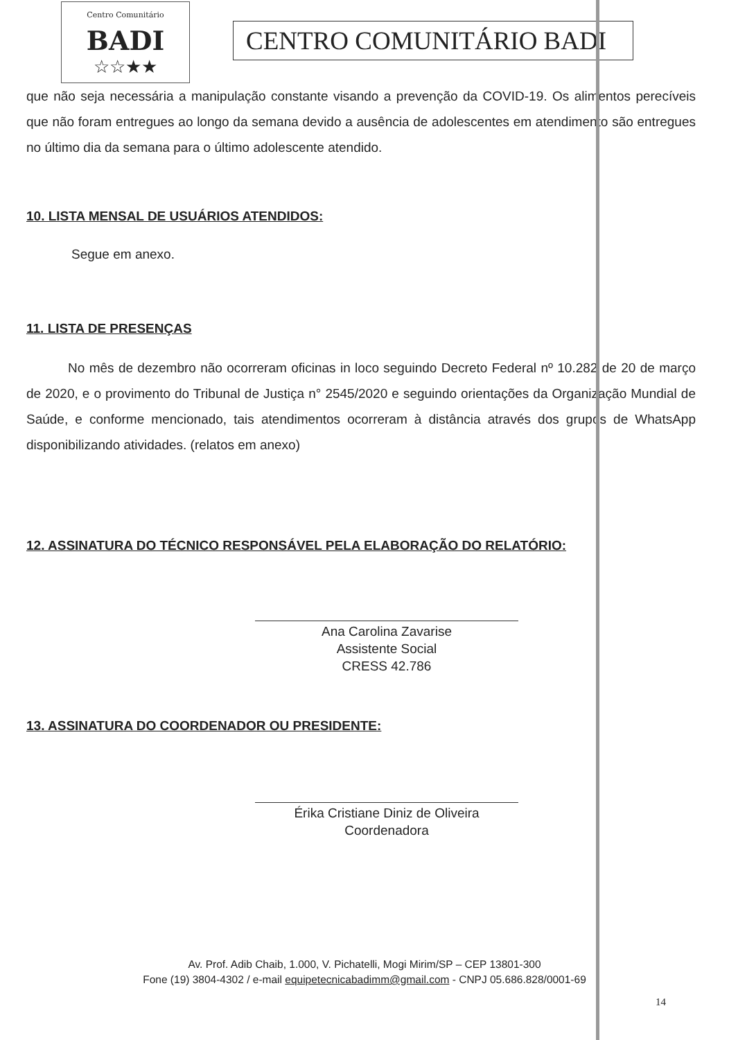Centro Comunitário
BADI
☆☆★★
CENTRO COMUNITÁRIO BADI
que não seja necessária a manipulação constante visando a prevenção da COVID-19. Os alimentos perecíveis que não foram entregues ao longo da semana devido a ausência de adolescentes em atendimento são entregues no último dia da semana para o último adolescente atendido.
10. LISTA MENSAL DE USUÁRIOS ATENDIDOS:
Segue em anexo.
11. LISTA DE PRESENÇAS
No mês de dezembro não ocorreram oficinas in loco seguindo Decreto Federal nº 10.282 de 20 de março de 2020, e o provimento do Tribunal de Justiça n° 2545/2020 e seguindo orientações da Organização Mundial de Saúde, e conforme mencionado, tais atendimentos ocorreram à distância através dos grupos de WhatsApp disponibilizando atividades. (relatos em anexo)
12. ASSINATURA DO TÉCNICO RESPONSÁVEL PELA ELABORAÇÃO DO RELATÓRIO:
Ana Carolina Zavarise
Assistente Social
CRESS 42.786
13. ASSINATURA DO COORDENADOR OU PRESIDENTE:
Érika Cristiane Diniz de Oliveira
Coordenadora
Av. Prof. Adib Chaib, 1.000, V. Pichatelli, Mogi Mirim/SP – CEP 13801-300
Fone (19) 3804-4302 / e-mail equipetecnicabadimm@gmail.com - CNPJ 05.686.828/0001-69
14